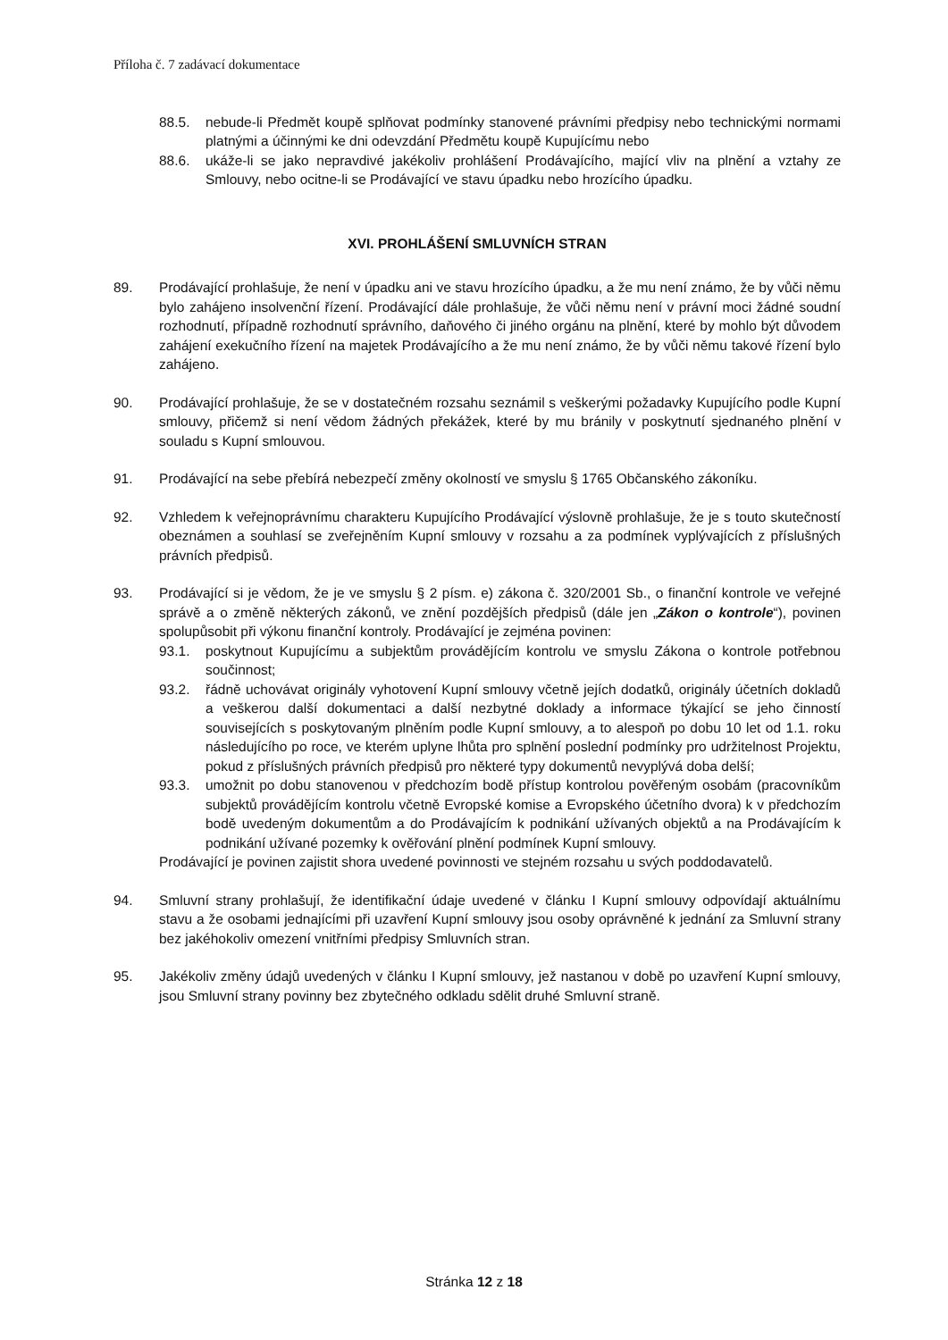Příloha č. 7 zadávací dokumentace
88.5. nebude-li Předmět koupě splňovat podmínky stanovené právními předpisy nebo technickými normami platnými a účinnými ke dni odevzdání Předmětu koupě Kupujícímu nebo
88.6. ukáže-li se jako nepravdivé jakékoliv prohlášení Prodávajícího, mající vliv na plnění a vztahy ze Smlouvy, nebo ocitne-li se Prodávající ve stavu úpadku nebo hrozícího úpadku.
XVI. PROHLÁŠENÍ SMLUVNÍCH STRAN
89. Prodávající prohlašuje, že není v úpadku ani ve stavu hrozícího úpadku, a že mu není známo, že by vůči němu bylo zahájeno insolvenční řízení. Prodávající dále prohlašuje, že vůči němu není v právní moci žádné soudní rozhodnutí, případně rozhodnutí správního, daňového či jiného orgánu na plnění, které by mohlo být důvodem zahájení exekučního řízení na majetek Prodávajícího a že mu není známo, že by vůči němu takové řízení bylo zahájeno.
90. Prodávající prohlašuje, že se v dostatečném rozsahu seznámil s veškerými požadavky Kupujícího podle Kupní smlouvy, přičemž si není vědom žádných překážek, které by mu bránily v poskytnutí sjednaného plnění v souladu s Kupní smlouvou.
91. Prodávající na sebe přebírá nebezpečí změny okolností ve smyslu § 1765 Občanského zákoníku.
92. Vzhledem k veřejnoprávnímu charakteru Kupujícího Prodávající výslovně prohlašuje, že je s touto skutečností obeznámen a souhlasí se zveřejněním Kupní smlouvy v rozsahu a za podmínek vyplývajících z příslušných právních předpisů.
93. Prodávající si je vědom, že je ve smyslu § 2 písm. e) zákona č. 320/2001 Sb., o finanční kontrole ve veřejné správě a o změně některých zákonů, ve znění pozdějších předpisů (dále jen „Zákon o kontrole“), povinen spolupůsobit při výkonu finanční kontroly. Prodávající je zejména povinen:
93.1. poskytnout Kupujícímu a subjektům provádějícím kontrolu ve smyslu Zákona o kontrole potřebnou součinnost;
93.2. řádně uchovávat originály vyhotovení Kupní smlouvy včetně jejích dodatků, originály účetních dokladů a veškerou další dokumentaci a další nezbytné doklady a informace týkající se jeho činností souvisejících s poskytovaným plněním podle Kupní smlouvy, a to alespoň po dobu 10 let od 1.1. roku následujícího po roce, ve kterém uplyne lhůta pro splnění poslední podmínky pro udržitelnost Projektu, pokud z příslušných právních předpisů pro některé typy dokumentů nevyplývá doba delší;
93.3. umožnit po dobu stanovenou v předchozím bodě přístup kontrolou pověřeným osobám (pracovníkům subjektů provádějícím kontrolu včetně Evropské komise a Evropského účetního dvora) k v předchozím bodě uvedeným dokumentům a do Prodávajícím k podnikání užívaných objektů a na Prodávajícím k podnikání užívané pozemky k ověřování plnění podmínek Kupní smlouvy.
Prodávající je povinen zajistit shora uvedené povinnosti ve stejném rozsahu u svých poddodavatelů.
94. Smluvní strany prohlašují, že identifikační údaje uvedené v článku I Kupní smlouvy odpovídají aktuálnímu stavu a že osobami jednajícími při uzavření Kupní smlouvy jsou osoby oprávněné k jednání za Smluvní strany bez jakéhokoliv omezení vnitřními předpisy Smluvních stran.
95. Jakékoliv změny údajů uvedených v článku I Kupní smlouvy, jež nastanou v době po uzavření Kupní smlouvy, jsou Smluvní strany povinny bez zbytečného odkladu sdělit druhé Smluvní straně.
Stránka 12 z 18